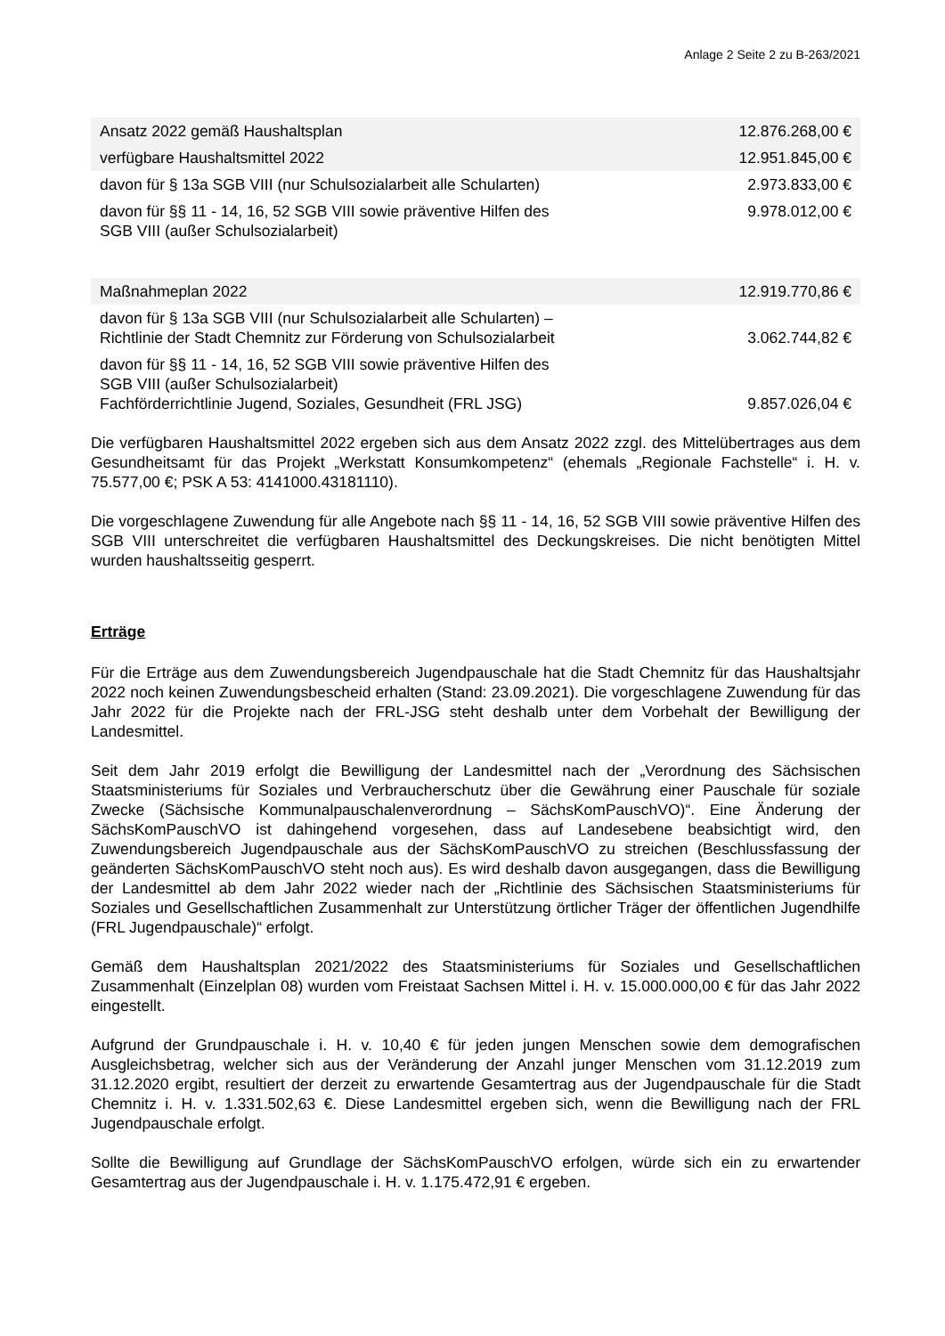Anlage 2 Seite 2 zu B-263/2021
| Ansatz 2022 gemäß Haushaltsplan | 12.876.268,00 € |
| verfügbare Haushaltsmittel 2022 | 12.951.845,00 € |
| davon für § 13a SGB VIII (nur Schulsozialarbeit alle Schularten) | 2.973.833,00 € |
| davon für §§ 11 - 14, 16, 52 SGB VIII sowie präventive Hilfen des SGB VIII (außer Schulsozialarbeit) | 9.978.012,00 € |
| Maßnahmeplan 2022 | 12.919.770,86 € |
| davon für § 13a SGB VIII (nur Schulsozialarbeit alle Schularten) – Richtlinie der Stadt Chemnitz zur Förderung von Schulsozialarbeit | 3.062.744,82 € |
| davon für §§ 11 - 14, 16, 52 SGB VIII sowie präventive Hilfen des SGB VIII (außer Schulsozialarbeit) Fachförderrichtlinie Jugend, Soziales, Gesundheit (FRL JSG) | 9.857.026,04 € |
Die verfügbaren Haushaltsmittel 2022 ergeben sich aus dem Ansatz 2022 zzgl. des Mittelübertrages aus dem Gesundheitsamt für das Projekt „Werkstatt Konsumkompetenz“ (ehemals „Regionale Fachstelle“ i. H. v. 75.577,00 €; PSK A 53: 4141000.43181110).
Die vorgeschlagene Zuwendung für alle Angebote nach §§ 11 - 14, 16, 52 SGB VIII sowie präventive Hilfen des SGB VIII unterschreitet die verfügbaren Haushaltsmittel des Deckungskreises. Die nicht benötigten Mittel wurden haushaltsseitig gesperrt.
Erträge
Für die Erträge aus dem Zuwendungsbereich Jugendpauschale hat die Stadt Chemnitz für das Haushaltsjahr 2022 noch keinen Zuwendungsbescheid erhalten (Stand: 23.09.2021). Die vorgeschlagene Zuwendung für das Jahr 2022 für die Projekte nach der FRL-JSG steht deshalb unter dem Vorbehalt der Bewilligung der Landesmittel.
Seit dem Jahr 2019 erfolgt die Bewilligung der Landesmittel nach der „Verordnung des Sächsischen Staatsministeriums für Soziales und Verbraucherschutz über die Gewährung einer Pauschale für soziale Zwecke (Sächsische Kommunalpauschalenverordnung – SächsKomPauschVO)“. Eine Änderung der SächsKomPauschVO ist dahingehend vorgesehen, dass auf Landesebene beabsichtigt wird, den Zuwendungsbereich Jugendpauschale aus der SächsKomPauschVO zu streichen (Beschlussfassung der geänderten SächsKomPauschVO steht noch aus). Es wird deshalb davon ausgegangen, dass die Bewilligung der Landesmittel ab dem Jahr 2022 wieder nach der „Richtlinie des Sächsischen Staatsministeriums für Soziales und Gesellschaftlichen Zusammenhalt zur Unterstützung örtlicher Träger der öffentlichen Jugendhilfe (FRL Jugendpauschale)“ erfolgt.
Gemäß dem Haushaltsplan 2021/2022 des Staatsministeriums für Soziales und Gesellschaftlichen Zusammenhalt (Einzelplan 08) wurden vom Freistaat Sachsen Mittel i. H. v. 15.000.000,00 € für das Jahr 2022 eingestellt.
Aufgrund der Grundpauschale i. H. v. 10,40 € für jeden jungen Menschen sowie dem demografischen Ausgleichsbetrag, welcher sich aus der Veränderung der Anzahl junger Menschen vom 31.12.2019 zum 31.12.2020 ergibt, resultiert der derzeit zu erwartende Gesamtertrag aus der Jugendpauschale für die Stadt Chemnitz i. H. v. 1.331.502,63 €. Diese Landesmittel ergeben sich, wenn die Bewilligung nach der FRL Jugendpauschale erfolgt.
Sollte die Bewilligung auf Grundlage der SächsKomPauschVO erfolgen, würde sich ein zu erwartender Gesamtertrag aus der Jugendpauschale i. H. v. 1.175.472,91 € ergeben.